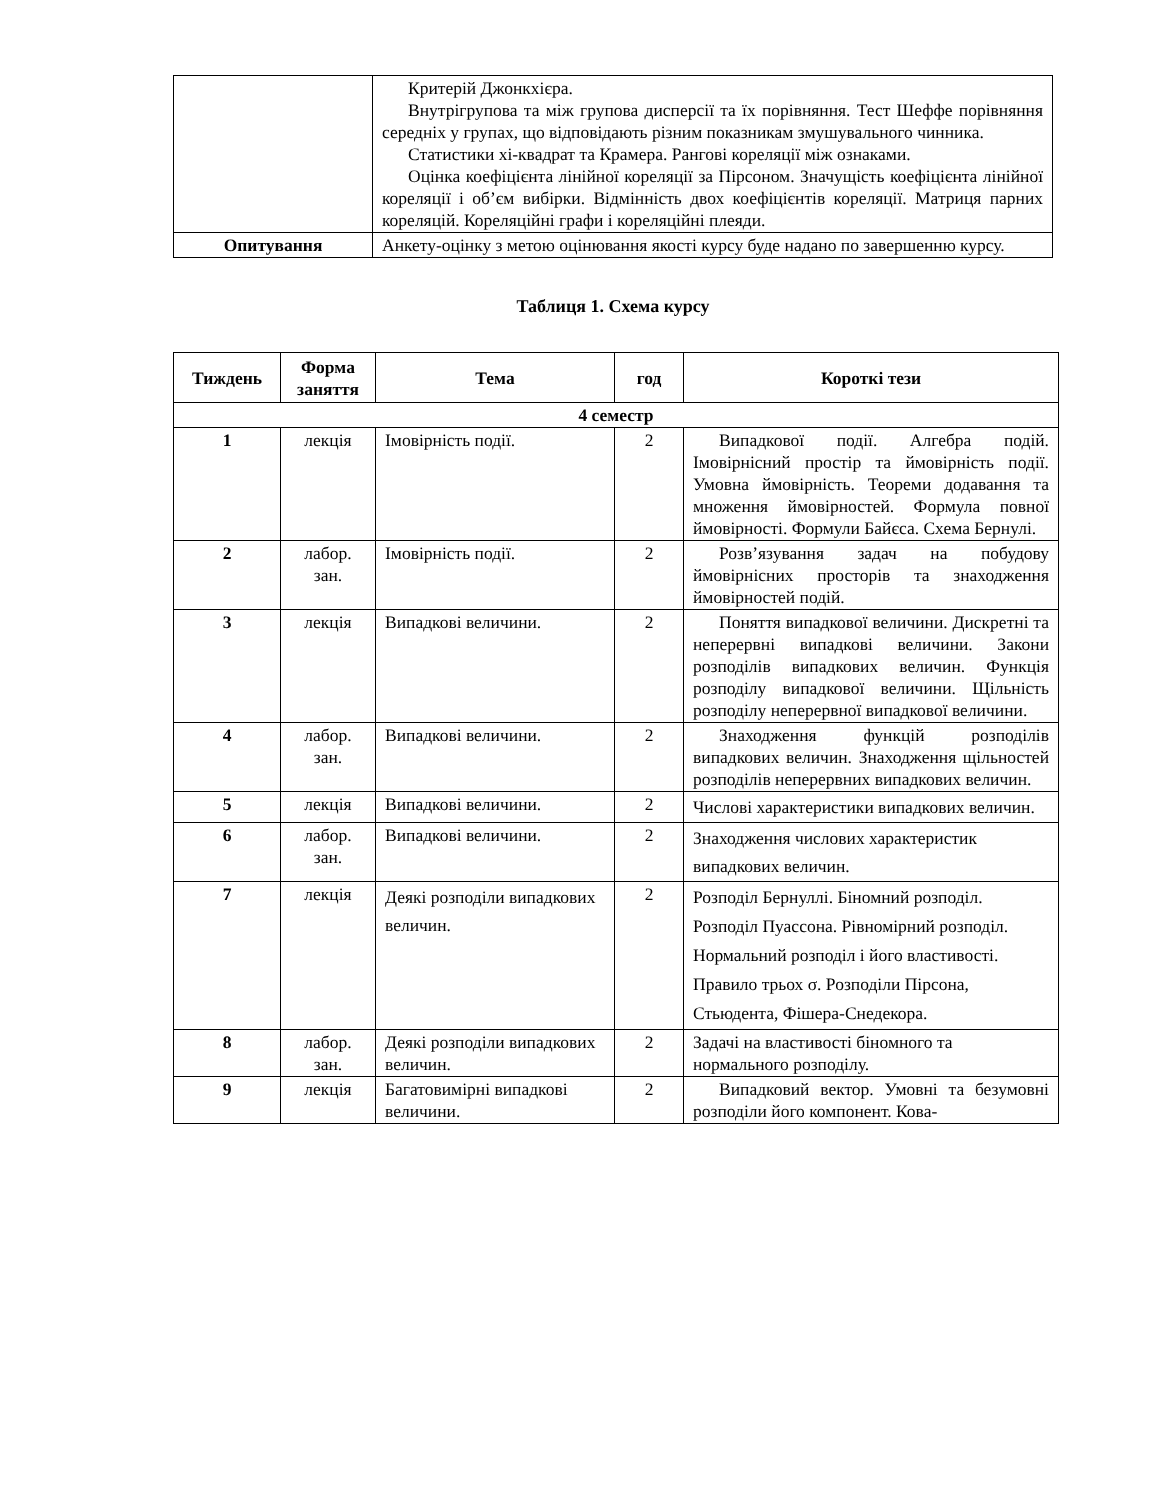| | Критерій Джонкхієра. Внутрігрупова та між групова дисперсії та їх порівняння. Тест Шеффе порівняння середніх у групах, що відповідають різним показникам змушувального чинника. Статистики хі-квадрат та Крамера. Рангові кореляції між ознаками. Оцінка коефіцієнта лінійної кореляції за Пірсоном. Значущість коефіцієнта лінійної кореляції і об’єм вибірки. Відмінність двох коефіцієнтів кореляції. Матриця парних кореляцій. Кореляційні графи і кореляційні плеяди. |
| Опитування | Анкету-оцінку з метою оцінювання якості курсу буде надано по завершенню курсу. |
Таблиця 1. Схема курсу
| Тиждень | Форма заняття | Тема | год | Короткі тези |
| --- | --- | --- | --- | --- |
| 4 семестр | | | | |
| 1 | лекція | Імовірність події. | 2 | Випадкової події. Алгебра подій. Імовірнісний простір та ймовірність події. Умовна ймовірність. Теореми додавання та множення ймовірностей. Формула повної ймовірності. Формули Байєса. Схема Бернулі. |
| 2 | лабор. зан. | Імовірність події. | 2 | Розв’язування задач на побудову ймовірнісних просторів та знаходження ймовірностей подій. |
| 3 | лекція | Випадкові величини. | 2 | Поняття випадкової величини. Дискретні та неперервні випадкові величини. Закони розподілів випадкових величин. Функція розподілу випадкової величини. Щільність розподілу неперервної випадкової величини. |
| 4 | лабор. зан. | Випадкові величини. | 2 | Знаходження функцій розподілів випадкових величин. Знаходження щільностей розподілів неперервних випадкових величин. |
| 5 | лекція | Випадкові величини. | 2 | Числові характеристики випадкових величин. |
| 6 | лабор. зан. | Випадкові величини. | 2 | Знаходження числових характеристик випадкових величин. |
| 7 | лекція | Деякі розподіли випадкових величин. | 2 | Розподіл Бернуллі. Біномний розподіл. Розподіл Пуассона. Рівномірний розподіл. Нормальний розподіл і його властивості. Правило трьох σ. Розподіли Пірсона, Стьюдента, Фішера-Снедекора. |
| 8 | лабор. зан. | Деякі розподіли випадкових величин. | 2 | Задачі на властивості біномного та нормального розподілу. |
| 9 | лекція | Багатовимірні випадкові величини. | 2 | Випадковий вектор. Умовні та безумовні розподіли його компонент. Кова- |